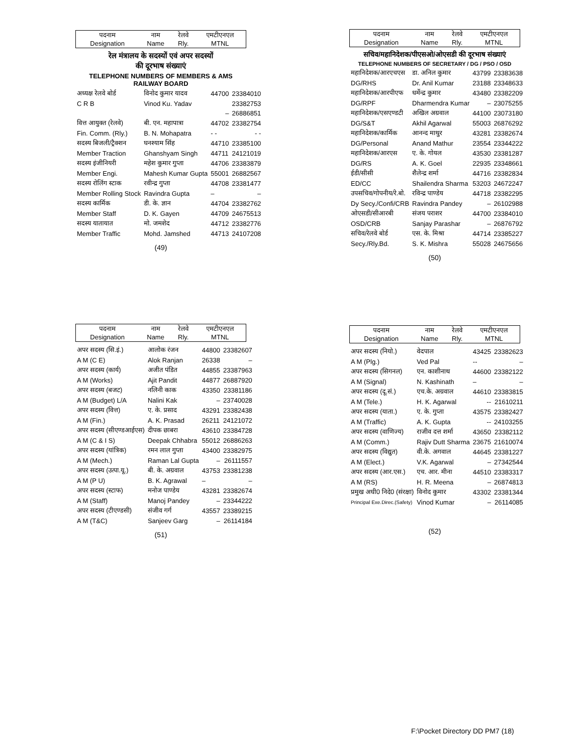| पदनाम Designation | नाम Name | रेलवे Rly. | एमटीएनएल MTNL |
रेल मंत्रालय के सदस्यों एवं अपर सदस्यों
की दूरभाष संख्याएं
TELEPHONE NUMBERS OF MEMBERS & AMS
RAILWAY BOARD
| अध्यक्ष रेलवे बोर्ड | विनोद कुमार यादव | 44700 | 23384010 |
| C R B | Vinod Ku. Yadav | | 23382753 |
| | | – | 26886851 |
| वित्त आयुक्त (रेलवे) | बी. एन. महापात्रा | 44702 | 23382754 |
| Fin. Comm. (Rly.) | B. N. Mohapatra | - - | - - |
| सदस्य बिजली/ट्रैक्शन | घनश्याम सिंह | 44710 | 23385100 |
| Member Traction | Ghanshyam Singh | 44711 | 24121019 |
| सदस्य इंजीनियरी | महेश कुमार गुप्ता | 44706 | 23383879 |
| Member Engi. | Mahesh Kumar Gupta | 55001 | 26882567 |
| सदस्य रोलिंग स्टाक | रवीन्द्र गुप्ता | 44708 | 23381477 |
| Member Rolling Stock | Ravindra Gupta | – | – |
| सदस्य कार्मिक | डी. के. ज्ञान | 44704 | 23382762 |
| Member Staff | D. K. Gayen | 44709 | 24675513 |
| सदस्य यातायात | मो. जमशेद | 44712 | 23382776 |
| Member Traffic | Mohd. Jamshed | 44713 | 24107208 |
(49)
| पदनाम Designation | नाम Name | रेलवे Rly. | एमटीएनएल MTNL |
सचिव/महानिदेशक/पीएसओ/ओएसडी की दूरभाष संख्याएं
TELEPHONE NUMBERS OF SECRETARY / DG / PSO / OSD
| महानिदेशक/आरएचएस | डा. अनिल कुमार | 43799 | 23383638 |
| DG/RHS | Dr. Anil Kumar | 23188 | 23348633 |
| महानिदेशक/आरपीएफ | धर्मेन्द्र कुमार | 43480 | 23382209 |
| DG/RPF | Dharmendra Kumar | – | 23075255 |
| महानिदेशक/एसएण्डटी | अखिल अग्रवाल | 44100 | 23073180 |
| DG/S&T | Akhil Agarwal | 55003 | 26876292 |
| महानिदेशक/कार्मिक | आनन्द माथुर | 43281 | 23382674 |
| DG/Personal | Anand Mathur | 23554 | 23344222 |
| महानिदेशक/आरएस | ए. के. गोयल | 43530 | 23381287 |
| DG/RS | A. K. Goel | 22935 | 23348661 |
| ईडी/सीसी | शैलेन्द्र शर्मा | 44716 | 23382834 |
| ED/CC | Shailendra Sharma | 53203 | 24672247 |
| उपसचिव/गोपनीय/रे.बो. | रविन्द्र पाण्डेय | 44718 | 23382295 |
| Dy Secy./Confi/CRB | Ravindra Pandey | – | 26102988 |
| ओएसडी/सीआरबी | संजय पराशर | 44700 | 23384010 |
| OSD/CRB | Sanjay Parashar | – | 26876792 |
| सचिव/रेलवे बोर्ड | एस. के. मिश्रा | 44714 | 23385227 |
| Secy./Rly.Bd. | S. K. Mishra | 55028 | 24675656 |
(50)
| पदनाम Designation | नाम Name | रेलवे Rly. | एमटीएनएल MTNL |
| अपर सदस्य (सि.इं.) | आलोक रंजन | 44800 | 23382607 |
| A M (C E) | Alok Ranjan | 26338 | – |
| अपर सदस्य (कार्य) | अजीत पंडित | 44855 | 23387963 |
| A M (Works) | Ajit Pandit | 44877 | 26887920 |
| अपर सदस्य (बजट) | नलिनी काक | 43350 | 23381186 |
| A M (Budget) L/A | Nalini Kak | – | 23740028 |
| अपर सदस्य (वित्त) | ए. के. प्रसाद | 43291 | 23382438 |
| A M (Fin.) | A. K. Prasad | 26211 | 24121072 |
| अपर सदस्य (सीएण्डआईएस) | दीपक छाबरा | 43610 | 23384728 |
| A M (C & I S) | Deepak Chhabra | 55012 | 26886263 |
| अपर सदस्य (यांत्रिक) | रमन लाल गुप्ता | 43400 | 23382975 |
| A M (Mech.) | Raman Lal Gupta | – | 26111557 |
| अपर सदस्य (उत्पा.यू.) | बी. के. अग्रवाल | 43753 | 23381238 |
| A M (P U) | B. K. Agrawal | – | – |
| अपर सदस्य (स्टाफ) | मनोज पाण्डेय | 43281 | 23382674 |
| A M (Staff) | Manoj Pandey | – | 23344222 |
| अपर सदस्य (टीएण्डसी) | संजीव गर्ग | 43557 | 23389215 |
| A M (T&C) | Sanjeev Garg | – | 26114184 |
(51)
| पदनाम Designation | नाम Name | रेलवे Rly. | एमटीएनएल MTNL |
| अपर सदस्य (नियो.) | वेदपाल | 43425 | 23382623 |
| A M (Plg.) | Ved Pal | -- | – |
| अपर सदस्य (सिगनल) | एन. काशीनाथ | 44600 | 23382122 |
| A M (Signal) | N. Kashinath | – | – |
| अपर सदस्य (दू.सं.) | एच.के. अग्रवाल | 44610 | 23383815 |
| A M (Tele.) | H. K. Agarwal | -- | 21610211 |
| अपर सदस्य (याता.) | ए. के. गुप्ता | 43575 | 23382427 |
| A M (Traffic) | A. K. Gupta | -- | 24103255 |
| अपर सदस्य (वाणिज्य) | राजीव दत्त शर्मा | 43650 | 23382112 |
| A M (Comm.) | Rajiv Dutt Sharma | 23675 | 21610074 |
| अपर सदस्य (विद्युत) | वी.के. अगवाल | 44645 | 23381227 |
| A M (Elect.) | V.K. Agarwal | – | 27342544 |
| अपर सदस्य (आर.एस.) | एच. आर. मीना | 44510 | 23383317 |
| A M (RS) | H. R. Meena | – | 26874813 |
| प्रमुख अधी0 निदे0 (संरक्षा) | विनोद कुमार | 43302 | 23381344 |
| Principal Exe.Direc.(Safety) | Vinod Kumar | – | 26114085 |
(52)
F:\Pocket Directory DD PM7 (18)